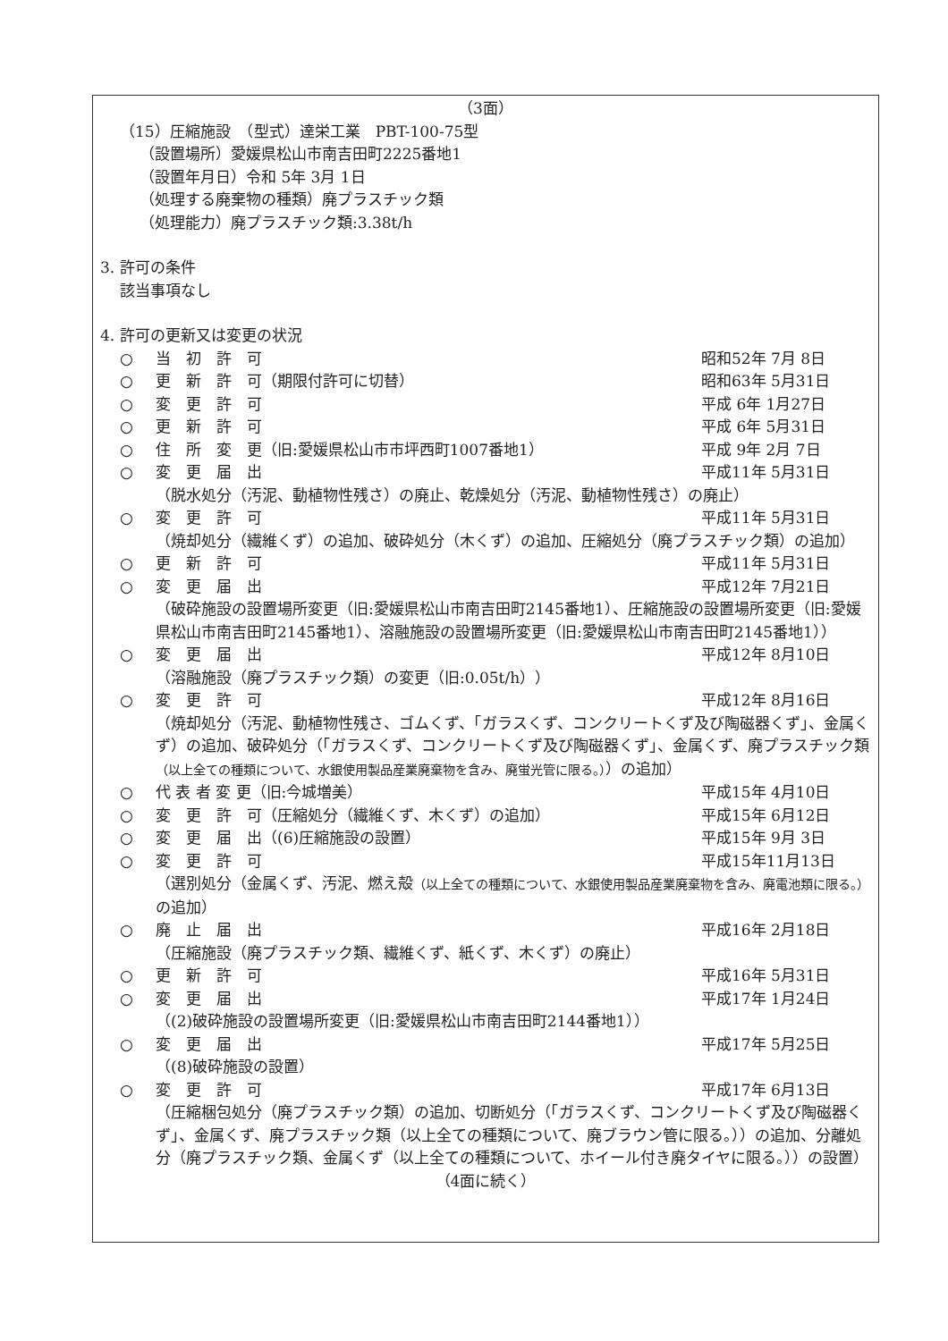（3面）
（15）圧縮施設　（型式）達栄工業　PBT-100-75型
（設置場所）愛媛県松山市南吉田町2225番地1
（設置年月日）令和 5年 3月 1日
（処理する廃棄物の種類）廃プラスチック類
（処理能力）廃プラスチック類:3.38t/h
3. 許可の条件
該当事項なし
4. 許可の更新又は変更の状況
○ 当　初　許　可 昭和52年 7月 8日
○ 更　新　許　可（期限付許可に切替） 昭和63年 5月31日
○ 変　更　許　可 平成 6年 1月27日
○ 更　新　許　可 平成 6年 5月31日
○ 住　所　変　更（旧:愛媛県松山市市坪西町1007番地1） 平成 9年 2月 7日
○ 変　更　届　出 平成11年 5月31日
（脱水処分（汚泥、動植物性残さ）の廃止、乾燥処分（汚泥、動植物性残さ）の廃止）
○ 変　更　許　可 平成11年 5月31日
（焼却処分（繊維くず）の追加、破砕処分（木くず）の追加、圧縮処分（廃プラスチック類）の追加）
○ 更　新　許　可 平成11年 5月31日
○ 変　更　届　出 平成12年 7月21日
（破砕施設の設置場所変更（旧:愛媛県松山市南吉田町2145番地1）、圧縮施設の設置場所変更（旧:愛媛県松山市南吉田町2145番地1）、溶融施設の設置場所変更（旧:愛媛県松山市南吉田町2145番地1））
○ 変　更　届　出 平成12年 8月10日
（溶融施設（廃プラスチック類）の変更（旧:0.05t/h））
○ 変　更　許　可 平成12年 8月16日
（焼却処分（汚泥、動植物性残さ、ゴムくず、「ガラスくず、コンクリートくず及び陶磁器くず」、金属くず）の追加、破砕処分（「ガラスくず、コンクリートくず及び陶磁器くず」、金属くず、廃プラスチック類（以上全ての種類について、水銀使用製品産業廃棄物を含み、廃蛍光管に限る。））の追加）
○ 代 表 者 変 更（旧:今城増美） 平成15年 4月10日
○ 変　更　許　可（圧縮処分（繊維くず、木くず）の追加） 平成15年 6月12日
○ 変　更　届　出（(6)圧縮施設の設置） 平成15年 9月 3日
○ 変　更　許　可 平成15年11月13日
（選別処分（金属くず、汚泥、燃え殻（以上全ての種類について、水銀使用製品産業廃棄物を含み、廃電池類に限る。）の追加）
○ 廃　止　届　出 平成16年 2月18日
（圧縮施設（廃プラスチック類、繊維くず、紙くず、木くず）の廃止）
○ 更　新　許　可 平成16年 5月31日
○ 変　更　届　出 平成17年 1月24日
（(2)破砕施設の設置場所変更（旧:愛媛県松山市南吉田町2144番地1））
○ 変　更　届　出 平成17年 5月25日
（(8)破砕施設の設置）
○ 変　更　許　可 平成17年 6月13日
（圧縮梱包処分（廃プラスチック類）の追加、切断処分（「ガラスくず、コンクリートくず及び陶磁器くず」、金属くず、廃プラスチック類（以上全ての種類について、廃ブラウン管に限る。））の追加、分離処分（廃プラスチック類、金属くず（以上全ての種類について、ホイール付き廃タイヤに限る。））の設置）
（4面に続く）